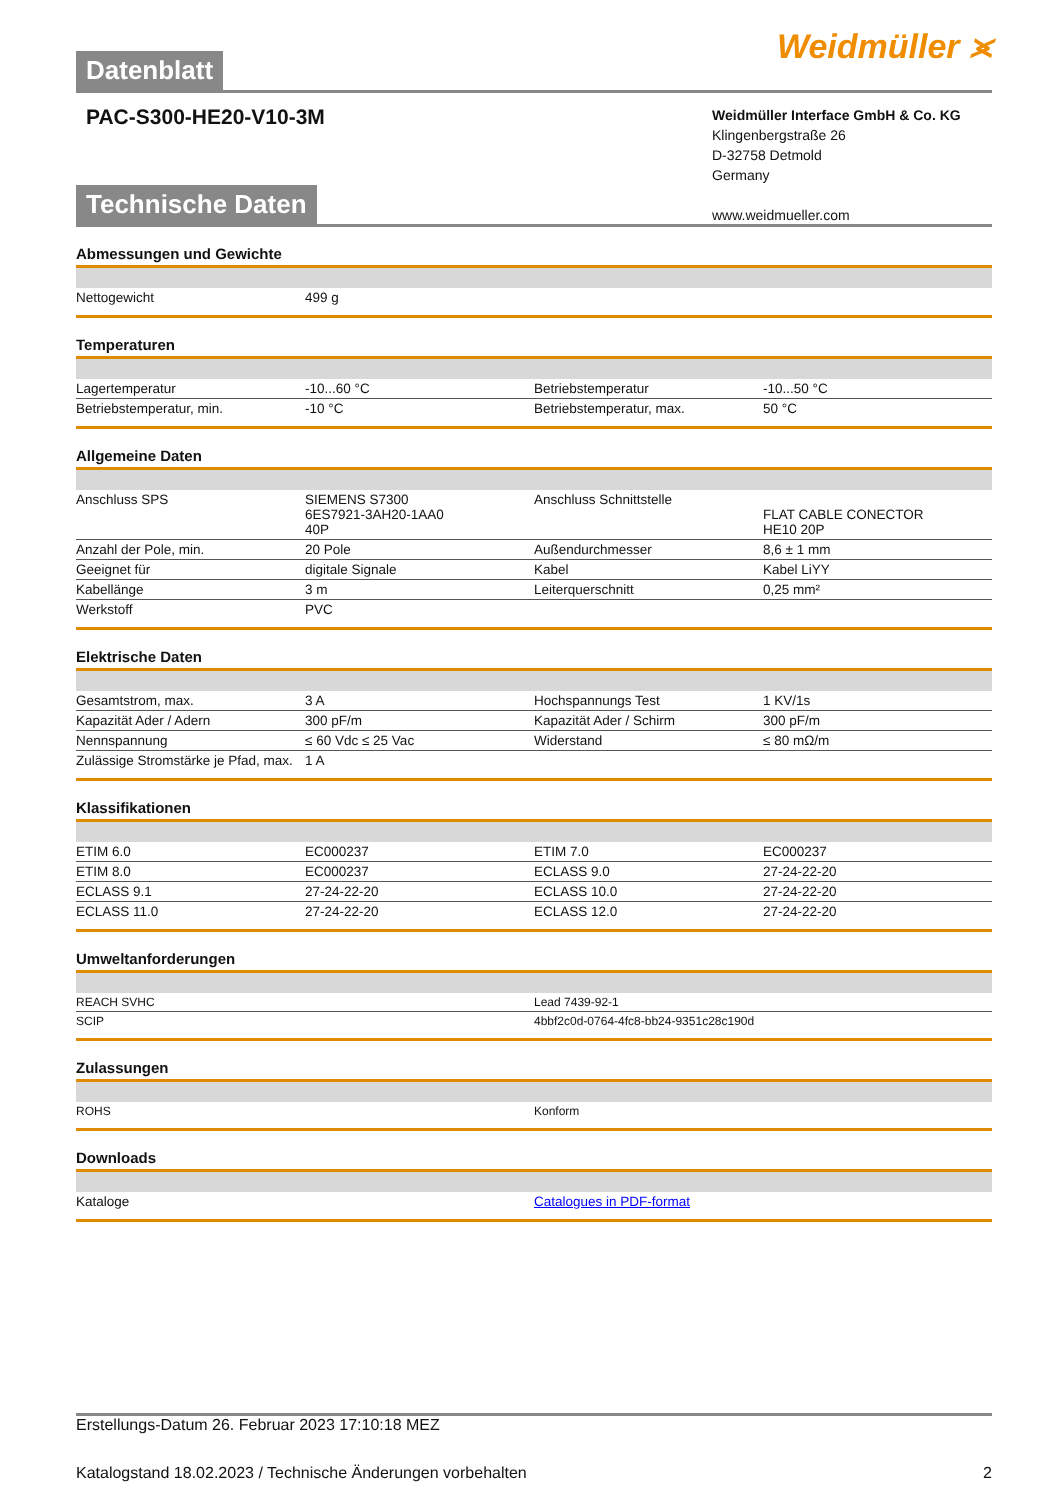Datenblatt
Weidmüller ⪤
PAC-S300-HE20-V10-3M
Weidmüller Interface GmbH & Co. KG
Klingenbergstraße 26
D-32758 Detmold
Germany
www.weidmueller.com
Technische Daten
Abmessungen und Gewichte
| Nettogewicht | 499 g | | |
Temperaturen
| Lagertemperatur | -10...60 °C | | Betriebstemperatur | -10...50 °C |
| Betriebstemperatur, min. | -10 °C | | Betriebstemperatur, max. | 50 °C |
Allgemeine Daten
| Anschluss SPS | SIEMENS S7300 6ES7921-3AH20-1AA0 40P | | Anschluss Schnittstelle | FLAT CABLE CONECTOR HE10 20P |
| Anzahl der Pole, min. | 20 Pole | | Außendurchmesser | 8,6 ± 1 mm |
| Geeignet für | digitale Signale | | Kabel | Kabel LiYY |
| Kabellänge | 3 m | | Leiterquerschnitt | 0,25 mm² |
| Werkstoff | PVC | | | |
Elektrische Daten
| Gesamtstrom, max. | 3 A | | Hochspannungs Test | 1 KV/1s |
| Kapazität Ader / Adern | 300 pF/m | | Kapazität Ader / Schirm | 300 pF/m |
| Nennspannung | ≤ 60 Vdc ≤ 25 Vac | | Widerstand | ≤ 80 mΩ/m |
| Zulässige Stromstärke je Pfad, max. | 1 A | | | |
Klassifikationen
| ETIM 6.0 | EC000237 | | ETIM 7.0 | EC000237 |
| ETIM 8.0 | EC000237 | | ECLASS 9.0 | 27-24-22-20 |
| ECLASS 9.1 | 27-24-22-20 | | ECLASS 10.0 | 27-24-22-20 |
| ECLASS 11.0 | 27-24-22-20 | | ECLASS 12.0 | 27-24-22-20 |
Umweltanforderungen
| REACH SVHC | Lead 7439-92-1 |
| SCIP | 4bbf2c0d-0764-4fc8-bb24-9351c28c190d |
Zulassungen
| ROHS | Konform |
Downloads
| Kataloge | Catalogues in PDF-format |
Erstellungs-Datum 26. Februar 2023 17:10:18 MEZ
Katalogstand 18.02.2023 / Technische Änderungen vorbehalten 2